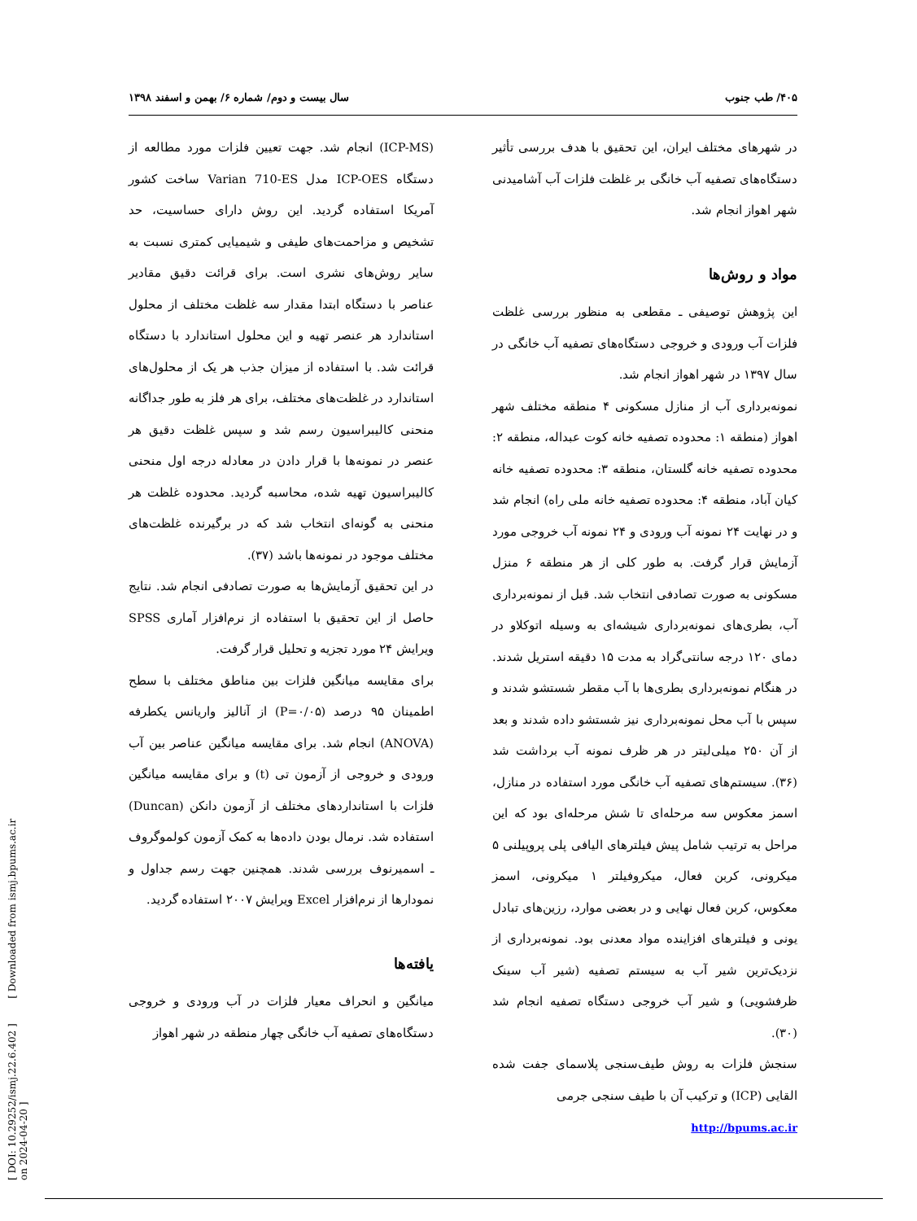[ DOI: 10.29252/ismj.22.6.402 ] [ Downloaded from ismj.bpums.ac.ir on 2024-04-20 ]
۴۰۵/ طب جنوب سال بیست و دوم/ شماره ۶/ بهمن و اسفند ۱۳۹۸
در شهرهای مختلف ایران، این تحقیق با هدف بررسی تأثیر دستگاه‌های تصفیه آب خانگی بر غلظت فلزات آب آشامیدنی شهر اهواز انجام شد.
مواد و روش‌ها
این پژوهش توصیفی ـ مقطعی به منظور بررسی غلظت فلزات آب ورودی و خروجی دستگاه‌های تصفیه آب خانگی در سال ۱۳۹۷ در شهر اهواز انجام شد.
نمونه‌برداری آب از منازل مسکونی ۴ منطقه مختلف شهر اهواز (منطقه ۱: محدوده تصفیه خانه کوت عبداله، منطقه ۲: محدوده تصفیه خانه گلستان، منطقه ۳: محدوده تصفیه خانه کیان آباد، منطقه ۴: محدوده تصفیه خانه ملی راه) انجام شد و در نهایت ۲۴ نمونه آب ورودی و ۲۴ نمونه آب خروجی مورد آزمایش قرار گرفت. به طور کلی از هر منطقه ۶ منزل مسکونی به صورت تصادفی انتخاب شد. قبل از نمونه‌برداری آب، بطری‌های نمونه‌برداری شیشه‌ای به وسیله اتوکلاو در دمای ۱۲۰ درجه سانتی‌گراد به مدت ۱۵ دقیقه استریل شدند. در هنگام نمونه‌برداری بطری‌ها با آب مقطر شستشو شدند و سپس با آب محل نمونه‌برداری نیز شستشو داده شدند و بعد از آن ۲۵۰ میلی‌لیتر در هر ظرف نمونه آب برداشت شد (۳۶). سیستم‌های تصفیه آب خانگی مورد استفاده در منازل، اسمز معکوس سه مرحله‌ای تا شش مرحله‌ای بود که این مراحل به ترتیب شامل پیش فیلترهای الیافی پلی پروپیلنی ۵ میکرونی، کربن فعال، میکروفیلتر ۱ میکرونی، اسمز معکوس، کربن فعال نهایی و در بعضی موارد، رزین‌های تبادل یونی و فیلترهای افزاینده مواد معدنی بود. نمونه‌برداری از نزدیک‌ترین شیر آب به سیستم تصفیه (شیر آب سینک ظرفشویی) و شیر آب خروجی دستگاه تصفیه انجام شد (۳۰).
سنجش فلزات به روش طیف‌سنجی پلاسمای جفت شده القایی (ICP) و ترکیب آن با طیف سنجی جرمی
(ICP-MS) انجام شد. جهت تعیین فلزات مورد مطالعه از دستگاه ICP-OES مدل Varian 710-ES ساخت کشور آمریکا استفاده گردید. این روش دارای حساسیت، حد تشخیص و مزاحمت‌های طیفی و شیمیایی کمتری نسبت به سایر روش‌های نشری است. برای قرائت دقیق مقادیر عناصر با دستگاه ابتدا مقدار سه غلظت مختلف از محلول استاندارد هر عنصر تهیه و این محلول استاندارد با دستگاه قرائت شد. با استفاده از میزان جذب هر یک از محلول‌های استاندارد در غلظت‌های مختلف، برای هر فلز به طور جداگانه منحنی کالیبراسیون رسم شد و سپس غلظت دقیق هر عنصر در نمونه‌ها با قرار دادن در معادله درجه اول منحنی کالیبراسیون تهیه شده، محاسبه گردید. محدوده غلظت هر منحنی به گونه‌ای انتخاب شد که در برگیرنده غلظت‌های مختلف موجود در نمونه‌ها باشد (۳۷).
در این تحقیق آزمایش‌ها به صورت تصادفی انجام شد. نتایج حاصل از این تحقیق با استفاده از نرم‌افزار آماری SPSS ویرایش ۲۴ مورد تجزیه و تحلیل قرار گرفت.
برای مقایسه میانگین فلزات بین مناطق مختلف با سطح اطمینان ۹۵ درصد (P=۰/۰۵) از آنالیز واریانس یکطرفه (ANOVA) انجام شد. برای مقایسه میانگین عناصر بین آب ورودی و خروجی از آزمون تی (t) و برای مقایسه میانگین فلزات با استانداردهای مختلف از آزمون دانکن (Duncan) استفاده شد. نرمال بودن داده‌ها به کمک آزمون کولموگروف ـ اسمیرنوف بررسی شدند. همچنین جهت رسم جداول و نمودارها از نرم‌افزار Excel ویرایش ۲۰۰۷ استفاده گردید.
یافته‌ها
میانگین و انحراف معیار فلزات در آب ورودی و خروجی دستگاه‌های تصفیه آب خانگی چهار منطقه در شهر اهواز
http://bpums.ac.ir